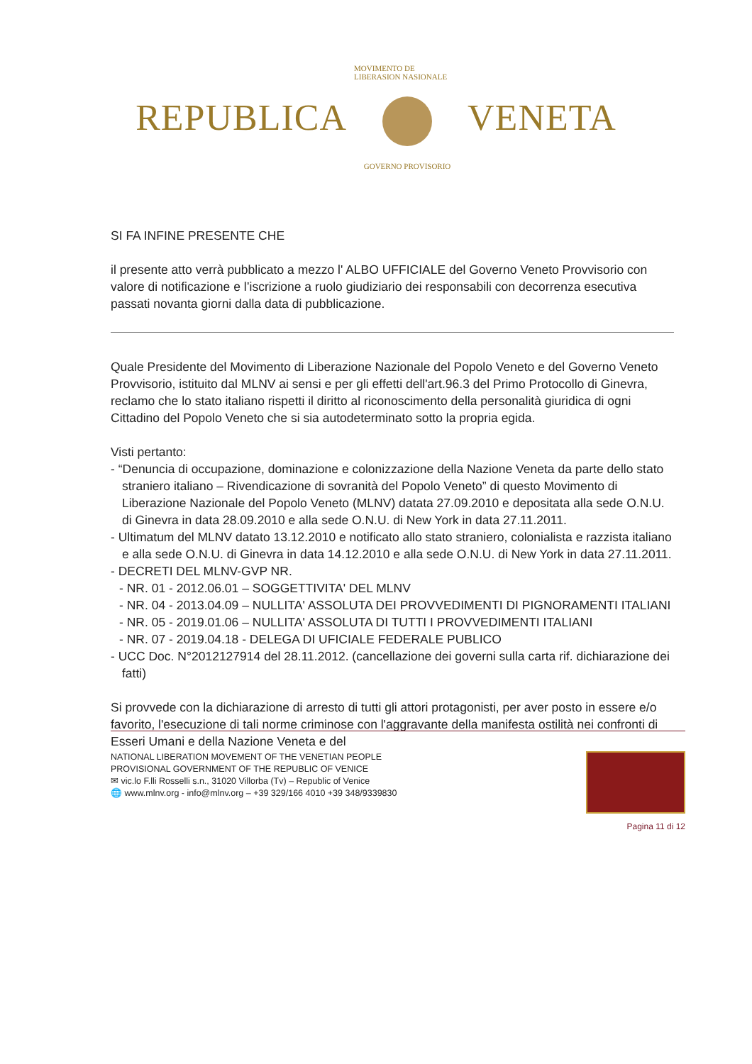REPUBLICA
MOVIMENTO DE LIBERASION NASIONALE
GOVERNO PROVISORIO
VENETA
SI FA INFINE PRESENTE CHE
il presente atto verrà pubblicato a mezzo l' ALBO UFFICIALE del Governo Veneto Provvisorio con valore di notificazione e l’iscrizione a ruolo giudiziario dei responsabili con decorrenza esecutiva passati novanta giorni dalla data di pubblicazione.
Quale Presidente del Movimento di Liberazione Nazionale del Popolo Veneto e del Governo Veneto Provvisorio, istituito dal MLNV ai sensi e per gli effetti dell'art.96.3 del Primo Protocollo di Ginevra, reclamo che lo stato italiano rispetti il diritto al riconoscimento della personalità giuridica di ogni Cittadino del Popolo Veneto che si sia autodeterminato sotto la propria egida.
Visti pertanto:
- “Denuncia di occupazione, dominazione e colonizzazione della Nazione Veneta da parte dello stato straniero italiano – Rivendicazione di sovranità del Popolo Veneto” di questo Movimento di Liberazione Nazionale del Popolo Veneto (MLNV) datata 27.09.2010 e depositata alla sede O.N.U. di Ginevra in data 28.09.2010 e alla sede O.N.U. di New York in data 27.11.2011.
- Ultimatum del MLNV datato 13.12.2010 e notificato allo stato straniero, colonialista e razzista italiano e alla sede O.N.U. di Ginevra in data 14.12.2010 e alla sede O.N.U. di New York in data 27.11.2011.
- DECRETI DEL MLNV-GVP NR.
- NR. 01 - 2012.06.01 – SOGGETTIVITA' DEL MLNV
- NR. 04 - 2013.04.09 – NULLITA' ASSOLUTA DEI PROVVEDIMENTI DI PIGNORAMENTI ITALIANI
- NR. 05 - 2019.01.06 – NULLITA' ASSOLUTA DI TUTTI I PROVVEDIMENTI ITALIANI
- NR. 07 - 2019.04.18 - DELEGA DI UFICIALE FEDERALE PUBLICO
- UCC Doc. N°2012127914 del 28.11.2012. (cancellazione dei governi sulla carta rif. dichiarazione dei fatti)
Si provvede con la dichiarazione di arresto di tutti gli attori protagonisti, per aver posto in essere e/o favorito, l'esecuzione di tali norme criminose con l'aggravante della manifesta ostilità nei confronti di Esseri Umani e della Nazione Veneta e del
NATIONAL LIBERATION MOVEMENT OF THE VENETIAN PEOPLE
PROVISIONAL GOVERNMENT OF THE REPUBLIC OF VENICE
✉ vic.lo F.lli Rosselli s.n., 31020 Villorba (Tv) – Republic of Venice
🌐 www.mlnv.org - info@mlnv.org – +39 329/166 4010 +39 348/9339830
Pagina 11 di 12